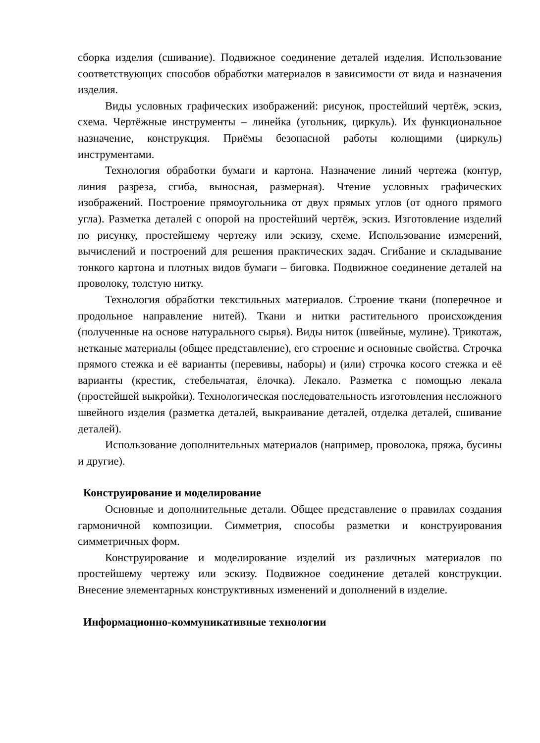сборка изделия (сшивание). Подвижное соединение деталей изделия. Использование соответствующих способов обработки материалов в зависимости от вида и назначения изделия.
Виды условных графических изображений: рисунок, простейший чертёж, эскиз, схема. Чертёжные инструменты – линейка (угольник, циркуль). Их функциональное назначение, конструкция. Приёмы безопасной работы колющими (циркуль) инструментами.
Технология обработки бумаги и картона. Назначение линий чертежа (контур, линия разреза, сгиба, выносная, размерная). Чтение условных графических изображений. Построение прямоугольника от двух прямых углов (от одного прямого угла). Разметка деталей с опорой на простейший чертёж, эскиз. Изготовление изделий по рисунку, простейшему чертежу или эскизу, схеме. Использование измерений, вычислений и построений для решения практических задач. Сгибание и складывание тонкого картона и плотных видов бумаги – биговка. Подвижное соединение деталей на проволоку, толстую нитку.
Технология обработки текстильных материалов. Строение ткани (поперечное и продольное направление нитей). Ткани и нитки растительного происхождения (полученные на основе натурального сырья). Виды ниток (швейные, мулине). Трикотаж, нетканые материалы (общее представление), его строение и основные свойства. Строчка прямого стежка и её варианты (перевивы, наборы) и (или) строчка косого стежка и её варианты (крестик, стебельчатая, ёлочка). Лекало. Разметка с помощью лекала (простейшей выкройки). Технологическая последовательность изготовления несложного швейного изделия (разметка деталей, выкраивание деталей, отделка деталей, сшивание деталей).
Использование дополнительных материалов (например, проволока, пряжа, бусины и другие).
Конструирование и моделирование
Основные и дополнительные детали. Общее представление о правилах создания гармоничной композиции. Симметрия, способы разметки и конструирования симметричных форм.
Конструирование и моделирование изделий из различных материалов по простейшему чертежу или эскизу. Подвижное соединение деталей конструкции. Внесение элементарных конструктивных изменений и дополнений в изделие.
Информационно-коммуникативные технологии